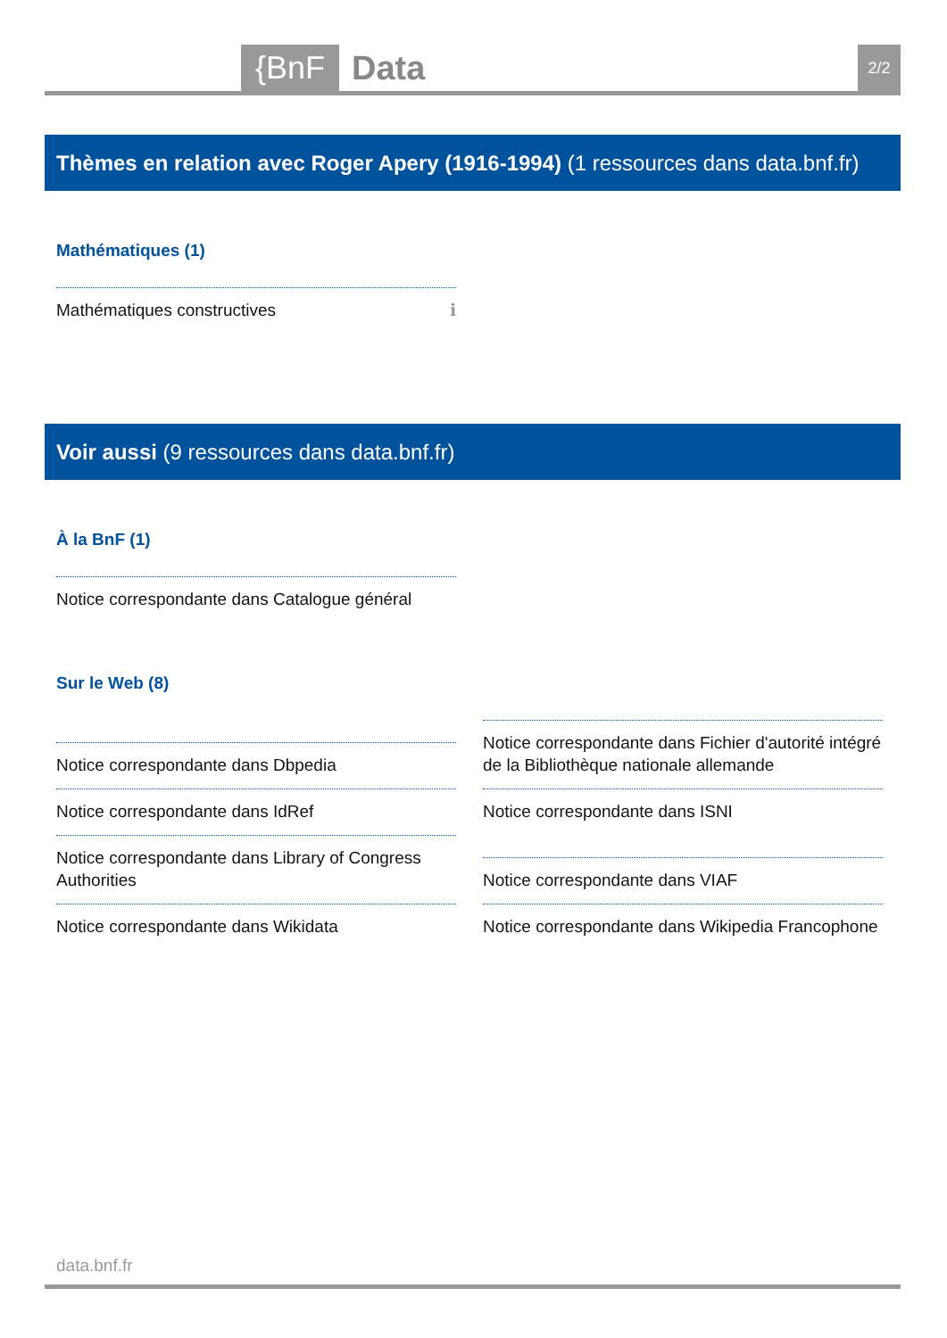{BnF Data 2/2
Thèmes en relation avec Roger Apery (1916-1994) (1 ressources dans data.bnf.fr)
Mathématiques (1)
Mathématiques constructives ℹ
Voir aussi (9 ressources dans data.bnf.fr)
À la BnF (1)
Notice correspondante dans Catalogue général
Sur le Web (8)
Notice correspondante dans Dbpedia
Notice correspondante dans IdRef
Notice correspondante dans Library of Congress Authorities
Notice correspondante dans Wikidata
Notice correspondante dans Fichier d'autorité intégré de la Bibliothèque nationale allemande
Notice correspondante dans ISNI
Notice correspondante dans VIAF
Notice correspondante dans Wikipedia Francophone
data.bnf.fr